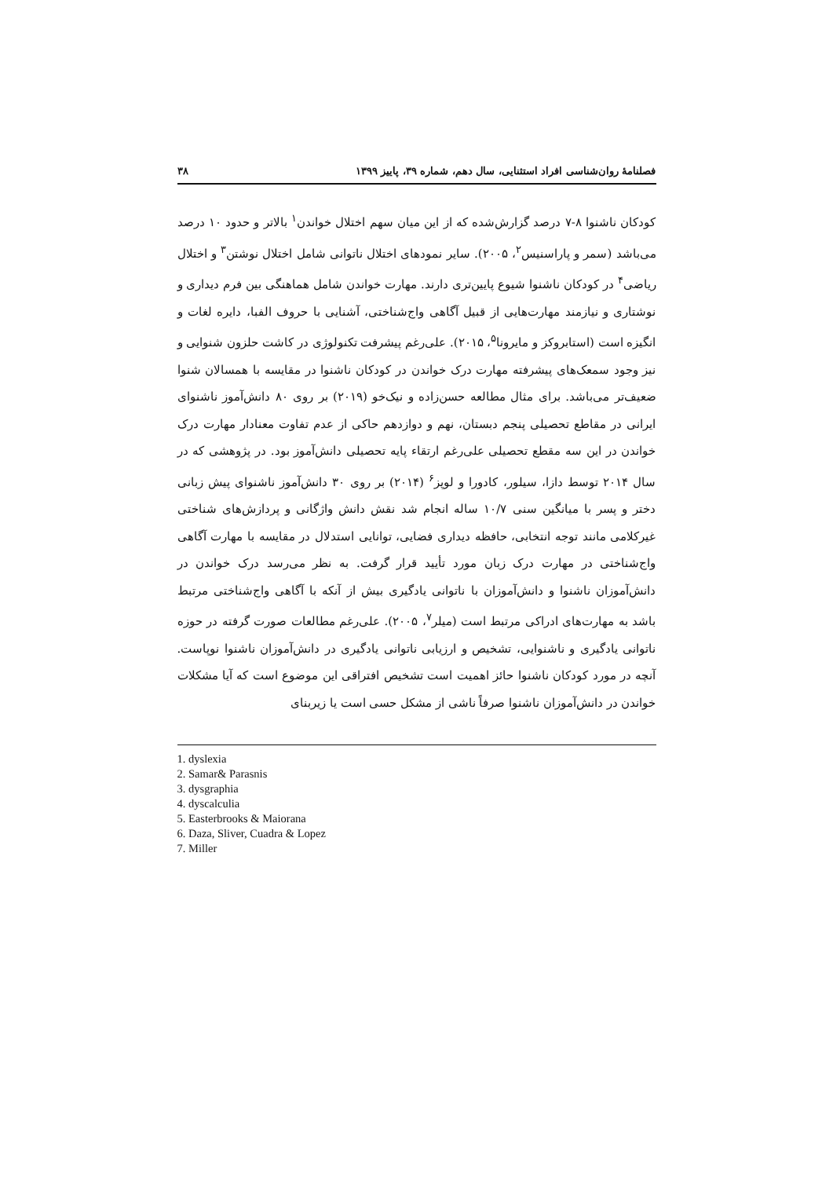فصلنامۀ روان‌شناسی افراد استثنایی، سال دهم، شماره ۳۹، پاییز ۱۳۹۹ ۳۸
کودکان ناشنوا ۸-۷ درصد گزارش‌شده که از این میان سهم اختلال خواندن<sup>۱</sup> بالاتر و حدود ۱۰ درصد می‌باشد (سمر و پاراسنیس<sup>۲</sup>، ۲۰۰۵). سایر نمودهای اختلال ناتوانی شامل اختلال نوشتن<sup>۳</sup> و اختلال ریاضی<sup>۴</sup> در کودکان ناشنوا شیوع پایین‌تری دارند. مهارت خواندن شامل هماهنگی بین فرم دیداری و نوشتاری و نیازمند مهارت‌هایی از قبیل آگاهی واج‌شناختی، آشنایی با حروف الفبا، دایره لغات و انگیزه است (استابروکز و مایرونا<sup>۵</sup>، ۲۰۱۵). علی‌رغم پیشرفت تکنولوژی در کاشت حلزون شنوایی و نیز وجود سمعک‌های پیشرفته مهارت درک خواندن در کودکان ناشنوا در مقایسه با همسالان شنوا ضعیف‌تر می‌باشد. برای مثال مطالعه حسن‌زاده و نیک‌خو (۲۰۱۹) بر روی ۸۰ دانش‌آموز ناشنوای ایرانی در مقاطع تحصیلی پنجم دبستان، نهم و دوازدهم حاکی از عدم تفاوت معنادار مهارت درک خواندن در این سه مقطع تحصیلی علی‌رغم ارتقاء پایه تحصیلی دانش‌آموز بود. در پژوهشی که در سال ۲۰۱۴ توسط دازا، سیلور، کادورا و لوپز<sup>۶</sup> (۲۰۱۴) بر روی ۳۰ دانش‌آموز ناشنوای پیش زبانی دختر و پسر با میانگین سنی ۱۰/۷ ساله انجام شد نقش دانش واژگانی و پردازش‌های شناختی غیرکلامی مانند توجه انتخابی، حافظه دیداری فضایی، توانایی استدلال در مقایسه با مهارت آگاهی واج‌شناختی در مهارت درک زبان مورد تأیید قرار گرفت. به نظر می‌رسد درک خواندن در دانش‌آموزان ناشنوا و دانش‌آموزان با ناتوانی یادگیری بیش از آنکه با آگاهی واج‌شناختی مرتبط باشد به مهارت‌های ادراکی مرتبط است (میلر<sup>۷</sup>، ۲۰۰۵). علی‌رغم مطالعات صورت گرفته در حوزه ناتوانی یادگیری و ناشنوایی، تشخیص و ارزیابی ناتوانی یادگیری در دانش‌آموزان ناشنوا نوپاست. آنچه در مورد کودکان ناشنوا حائز اهمیت است تشخیص افتراقی این موضوع است که آیا مشکلات خواندن در دانش‌آموزان ناشنوا صرفاً ناشی از مشکل حسی است یا زیربنای
1. dyslexia
2. Samar& Parasnis
3. dysgraphia
4. dyscalculia
5. Easterbrooks & Maiorana
6. Daza, Sliver, Cuadra & Lopez
7. Miller